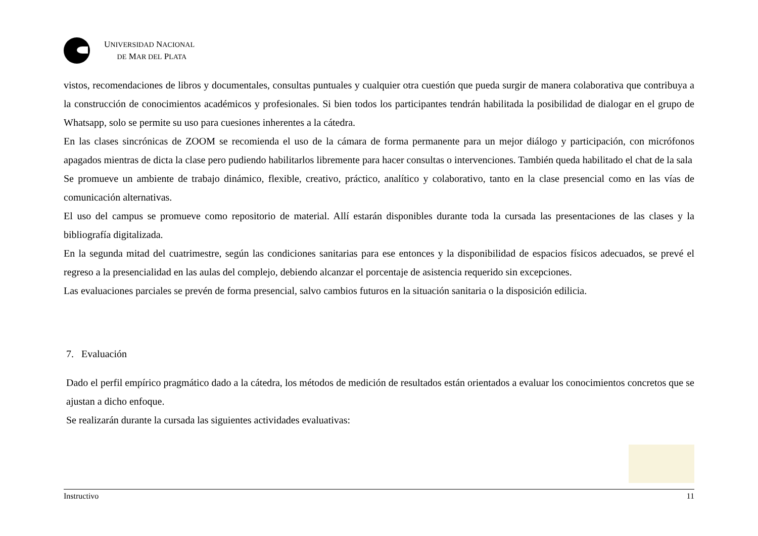UNIVERSIDAD NACIONAL
DE MAR DEL PLATA
vistos, recomendaciones de libros y documentales, consultas puntuales y cualquier otra cuestión que pueda surgir de manera colaborativa que contribuya a la construcción de conocimientos académicos y profesionales. Si bien todos los participantes tendrán habilitada la posibilidad de dialogar en el grupo de Whatsapp, solo se permite su uso para cuesiones inherentes a la cátedra.
En las clases sincrónicas de ZOOM se recomienda el uso de la cámara de forma permanente para un mejor diálogo y participación, con micrófonos apagados mientras de dicta la clase pero pudiendo habilitarlos libremente para hacer consultas o intervenciones. También queda habilitado el chat de la sala
Se promueve un ambiente de trabajo dinámico, flexible, creativo, práctico, analítico y colaborativo, tanto en la clase presencial como en las vías de comunicación alternativas.
El uso del campus se promueve como repositorio de material. Allí estarán disponibles durante toda la cursada las presentaciones de las clases y la bibliografía digitalizada.
En la segunda mitad del cuatrimestre, según las condiciones sanitarias para ese entonces y la disponibilidad de espacios físicos adecuados, se prevé el regreso a la presencialidad en las aulas del complejo, debiendo alcanzar el porcentaje de asistencia requerido sin excepciones.
Las evaluaciones parciales se prevén de forma presencial, salvo cambios futuros en la situación sanitaria o la disposición edilicia.
7. Evaluación
Dado el perfil empírico pragmático dado a la cátedra, los métodos de medición de resultados están orientados a evaluar los conocimientos concretos que se ajustan a dicho enfoque.
Se realizarán durante la cursada las siguientes actividades evaluativas:
Instructivo 11